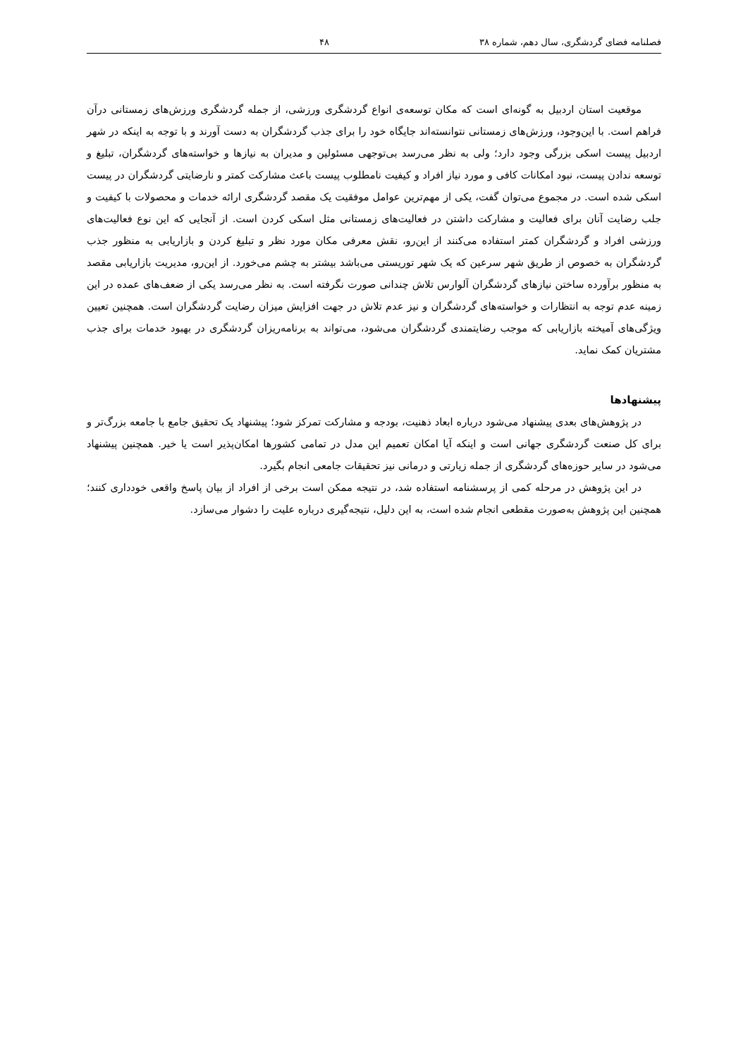فصلنامه فضای گردشگری، سال دهم، شماره ۳۸ ۴۸
موقعیت استان اردبیل به گونه‌ای است که مکان توسعه‌ی انواع گردشگری ورزشی، از جمله گردشگری ورزش‌های زمستانی درآن فراهم است. با این‌وجود، ورزش‌های زمستانی نتوانسته‌اند جایگاه خود را برای جذب گردشگران به دست آورند و با توجه به اینکه در شهر اردبیل پیست اسکی بزرگی وجود دارد؛ ولی به نظر می‌رسد بی‌توجهی مسئولین و مدیران به نیازها و خواسته‌های گردشگران، تبلیغ و توسعه ندادن پیست، نبود امکانات کافی و مورد نیاز افراد و کیفیت نامطلوب پیست باعث مشارکت کمتر و نارضایتی گردشگران در پیست اسکی شده است. در مجموع می‌توان گفت، یکی از مهم‌ترین عوامل موفقیت یک مقصد گردشگری ارائه خدمات و محصولات با کیفیت و جلب رضایت آنان برای فعالیت و مشارکت داشتن در فعالیت‌های زمستانی مثل اسکی کردن است. از آنجایی که این نوع فعالیت‌های ورزشی افراد و گردشگران کمتر استفاده می‌کنند از این‌رو، نقش معرفی مکان مورد نظر و تبلیغ کردن و بازاریابی به منظور جذب گردشگران به خصوص از طریق شهر سرعین که یک شهر توریستی می‌باشد بیشتر به چشم می‌خورد. از این‌رو، مدیریت بازاریابی مقصد به منظور برآورده ساختن نیازهای گردشگران آلوارس تلاش چندانی صورت نگرفته است. به نظر می‌رسد یکی از ضعف‌های عمده در این زمینه عدم توجه به انتظارات و خواسته‌های گردشگران و نیز عدم تلاش در جهت افزایش میزان رضایت گردشگران است. همچنین تعیین ویژگی‌های آمیخته بازاریابی که موجب رضایتمندی گردشگران می‌شود، می‌تواند به برنامه‌ریزان گردشگری در بهبود خدمات برای جذب مشتریان کمک نماید.
پیشنهادها
در پژوهش‌های بعدی پیشنهاد می‌شود درباره ابعاد ذهنیت، بودجه و مشارکت تمرکز شود؛ پیشنهاد یک تحقیق جامع با جامعه بزرگ‌تر و برای کل صنعت گردشگری جهانی است و اینکه آیا امکان تعمیم این مدل در تمامی کشورها امکان‌پذیر است یا خیر. همچنین پیشنهاد می‌شود در سایر حوزه‌های گردشگری از جمله زیارتی و درمانی نیز تحقیقات جامعی انجام بگیرد.
در این پژوهش در مرحله کمی از پرسشنامه استفاده شد، در نتیجه ممکن است برخی از افراد از بیان پاسخ واقعی خودداری کنند؛ همچنین این پژوهش به‌صورت مقطعی انجام شده است، به این دلیل، نتیجه‌گیری درباره علیت را دشوار می‌سازد.